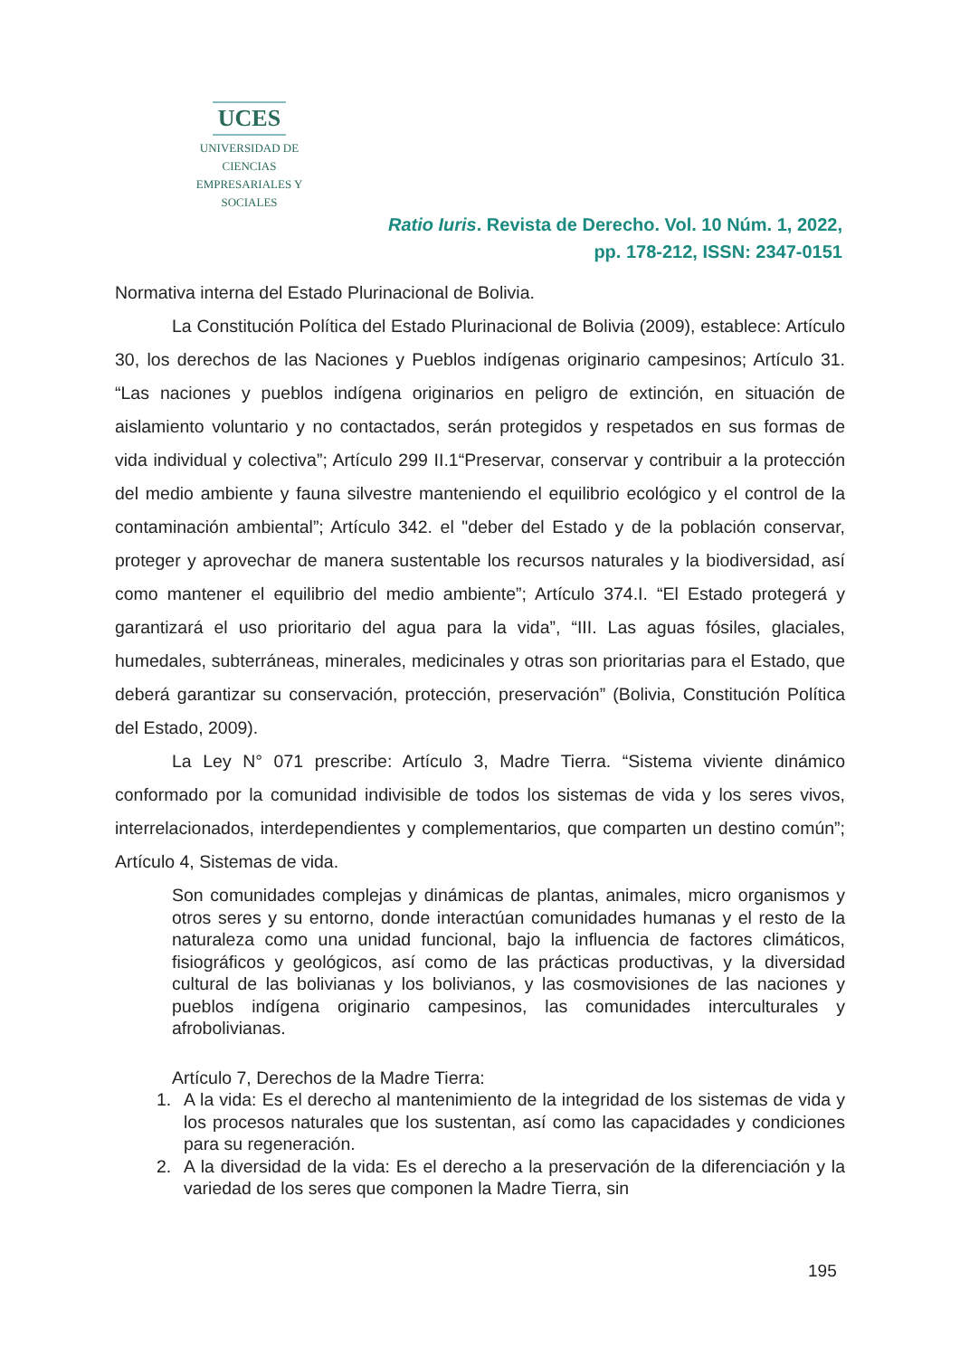UCES
UNIVERSIDAD DE CIENCIAS
EMPRESARIALES Y SOCIALES
Ratio Iuris. Revista de Derecho. Vol. 10 Núm. 1, 2022,
pp. 178-212, ISSN: 2347-0151
Normativa interna del Estado Plurinacional de Bolivia.
La Constitución Política del Estado Plurinacional de Bolivia (2009), establece: Artículo 30, los derechos de las Naciones y Pueblos indígenas originario campesinos; Artículo 31. “Las naciones y pueblos indígena originarios en peligro de extinción, en situación de aislamiento voluntario y no contactados, serán protegidos y respetados en sus formas de vida individual y colectiva”; Artículo 299 II.1“Preservar, conservar y contribuir a la protección del medio ambiente y fauna silvestre manteniendo el equilibrio ecológico y el control de la contaminación ambiental”; Artículo 342. el "deber del Estado y de la población conservar, proteger y aprovechar de manera sustentable los recursos naturales y la biodiversidad, así como mantener el equilibrio del medio ambiente”; Artículo 374.I. “El Estado protegerá y garantizará el uso prioritario del agua para la vida”, “III. Las aguas fósiles, glaciales, humedales, subterráneas, minerales, medicinales y otras son prioritarias para el Estado, que deberá garantizar su conservación, protección, preservación” (Bolivia, Constitución Política del Estado, 2009).
La Ley N° 071 prescribe: Artículo 3, Madre Tierra. “Sistema viviente dinámico conformado por la comunidad indivisible de todos los sistemas de vida y los seres vivos, interrelacionados, interdependientes y complementarios, que comparten un destino común”; Artículo 4, Sistemas de vida.
Son comunidades complejas y dinámicas de plantas, animales, micro organismos y otros seres y su entorno, donde interactúan comunidades humanas y el resto de la naturaleza como una unidad funcional, bajo la influencia de factores climáticos, fisiográficos y geológicos, así como de las prácticas productivas, y la diversidad cultural de las bolivianas y los bolivianos, y las cosmovisiones de las naciones y pueblos indígena originario campesinos, las comunidades interculturales y afrobolivianas.
Artículo 7, Derechos de la Madre Tierra:
1. A la vida: Es el derecho al mantenimiento de la integridad de los sistemas de vida y los procesos naturales que los sustentan, así como las capacidades y condiciones para su regeneración.
2. A la diversidad de la vida: Es el derecho a la preservación de la diferenciación y la variedad de los seres que componen la Madre Tierra, sin
195